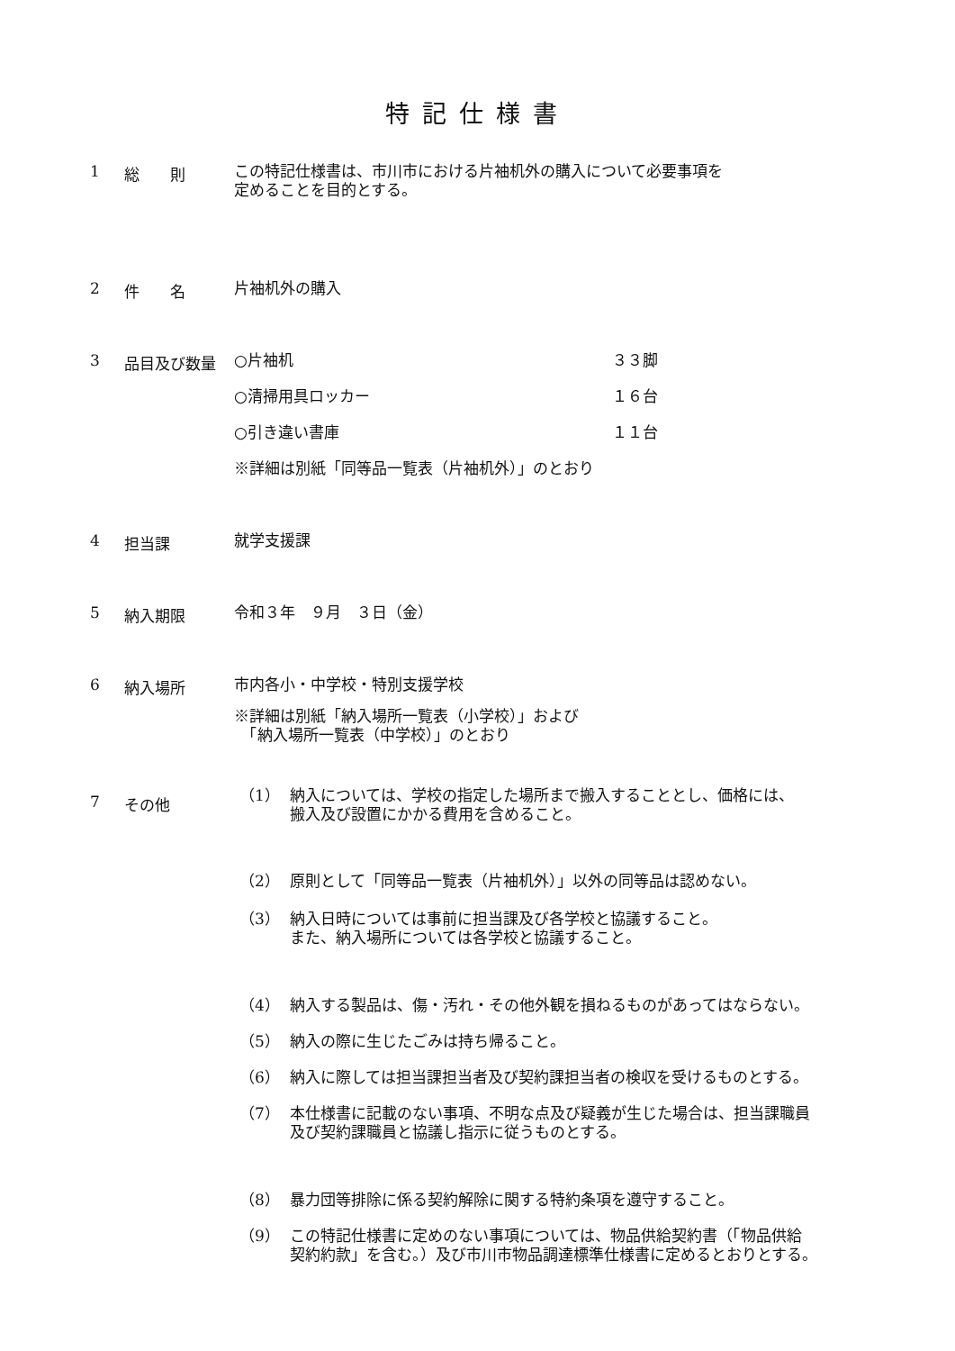特記仕様書
1 総　　則
この特記仕様書は、市川市における片袖机外の購入について必要事項を
定めることを目的とする。
2 件　　名
片袖机外の購入
3 品目及び数量
○片袖机 ３３脚
○清掃用具ロッカー １６台
○引き違い書庫 １１台
※詳細は別紙「同等品一覧表（片袖机外）」のとおり
4 担当課
就学支援課
5 納入期限
令和３年　９月　３日（金）
6 納入場所
市内各小・中学校・特別支援学校
※詳細は別紙「納入場所一覧表（小学校）」および
　「納入場所一覧表（中学校）」のとおり
7 その他
（1） 納入については、学校の指定した場所まで搬入することとし、価格には、
搬入及び設置にかかる費用を含めること。
（2） 原則として「同等品一覧表（片袖机外）」以外の同等品は認めない。
（3） 納入日時については事前に担当課及び各学校と協議すること。
また、納入場所については各学校と協議すること。
（4） 納入する製品は、傷・汚れ・その他外観を損ねるものがあってはならない。
（5） 納入の際に生じたごみは持ち帰ること。
（6） 納入に際しては担当課担当者及び契約課担当者の検収を受けるものとする。
（7） 本仕様書に記載のない事項、不明な点及び疑義が生じた場合は、担当課職員
及び契約課職員と協議し指示に従うものとする。
（8） 暴力団等排除に係る契約解除に関する特約条項を遵守すること。
（9） この特記仕様書に定めのない事項については、物品供給契約書（「物品供給
契約約款」を含む。）及び市川市物品調達標準仕様書に定めるとおりとする。